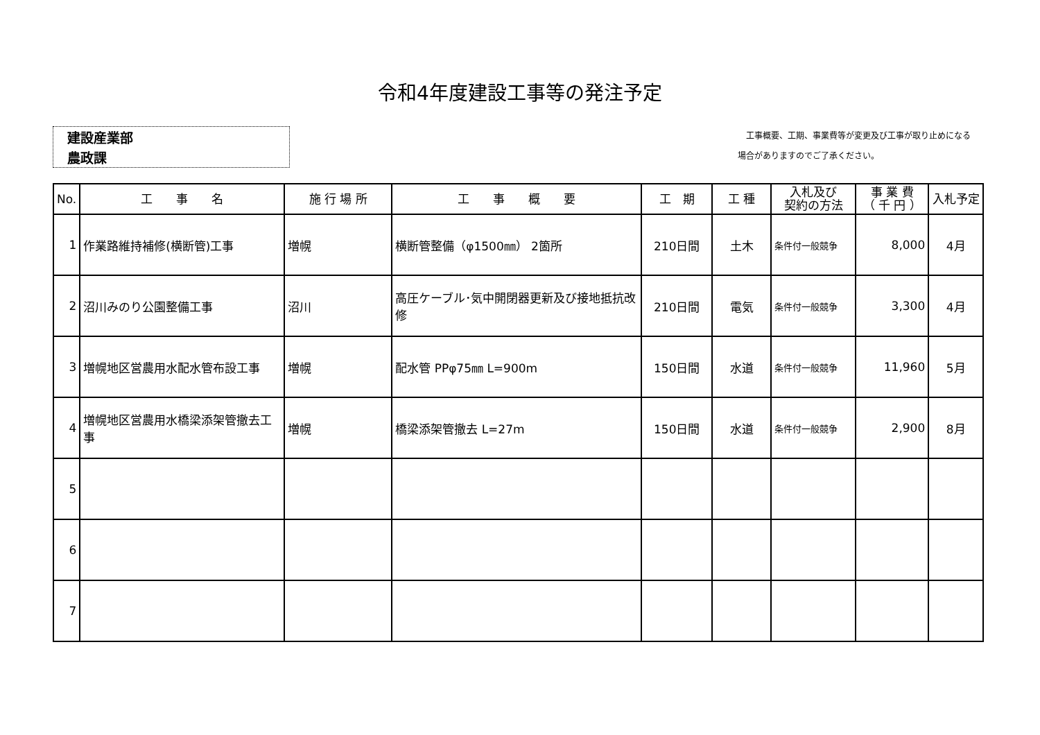令和4年度建設工事等の発注予定
建設産業部
農政課
　工事概要、工期、事業費等が変更及び工事が取り止めになる
場合がありますのでご了承ください。
| No. | 工 事 名 | 施 行 場 所 | 工 事 概 要 | 工 期 | 工 種 | 入札及び 契約の方法 | 事 業 費 （ 千 円 ） | 入札予定 |
| --- | --- | --- | --- | --- | --- | --- | --- | --- |
| 1 | 作業路維持補修(横断管)工事 | 増幌 | 横断管整備（φ1500㎜） 2箇所 | 210日間 | 土木 | 条件付一般競争 | 8,000 | 4月 |
| 2 | 沼川みのり公園整備工事 | 沼川 | 高圧ケーブル･気中開閉器更新及び接地抵抗改修 | 210日間 | 電気 | 条件付一般競争 | 3,300 | 4月 |
| 3 | 増幌地区営農用水配水管布設工事 | 増幌 | 配水管 PPφ75㎜ L=900m | 150日間 | 水道 | 条件付一般競争 | 11,960 | 5月 |
| 4 | 増幌地区営農用水橋梁添架管撤去工事 | 増幌 | 橋梁添架管撤去 L=27m | 150日間 | 水道 | 条件付一般競争 | 2,900 | 8月 |
| 5 | | | | | | | | |
| 6 | | | | | | | | |
| 7 | | | | | | | | |